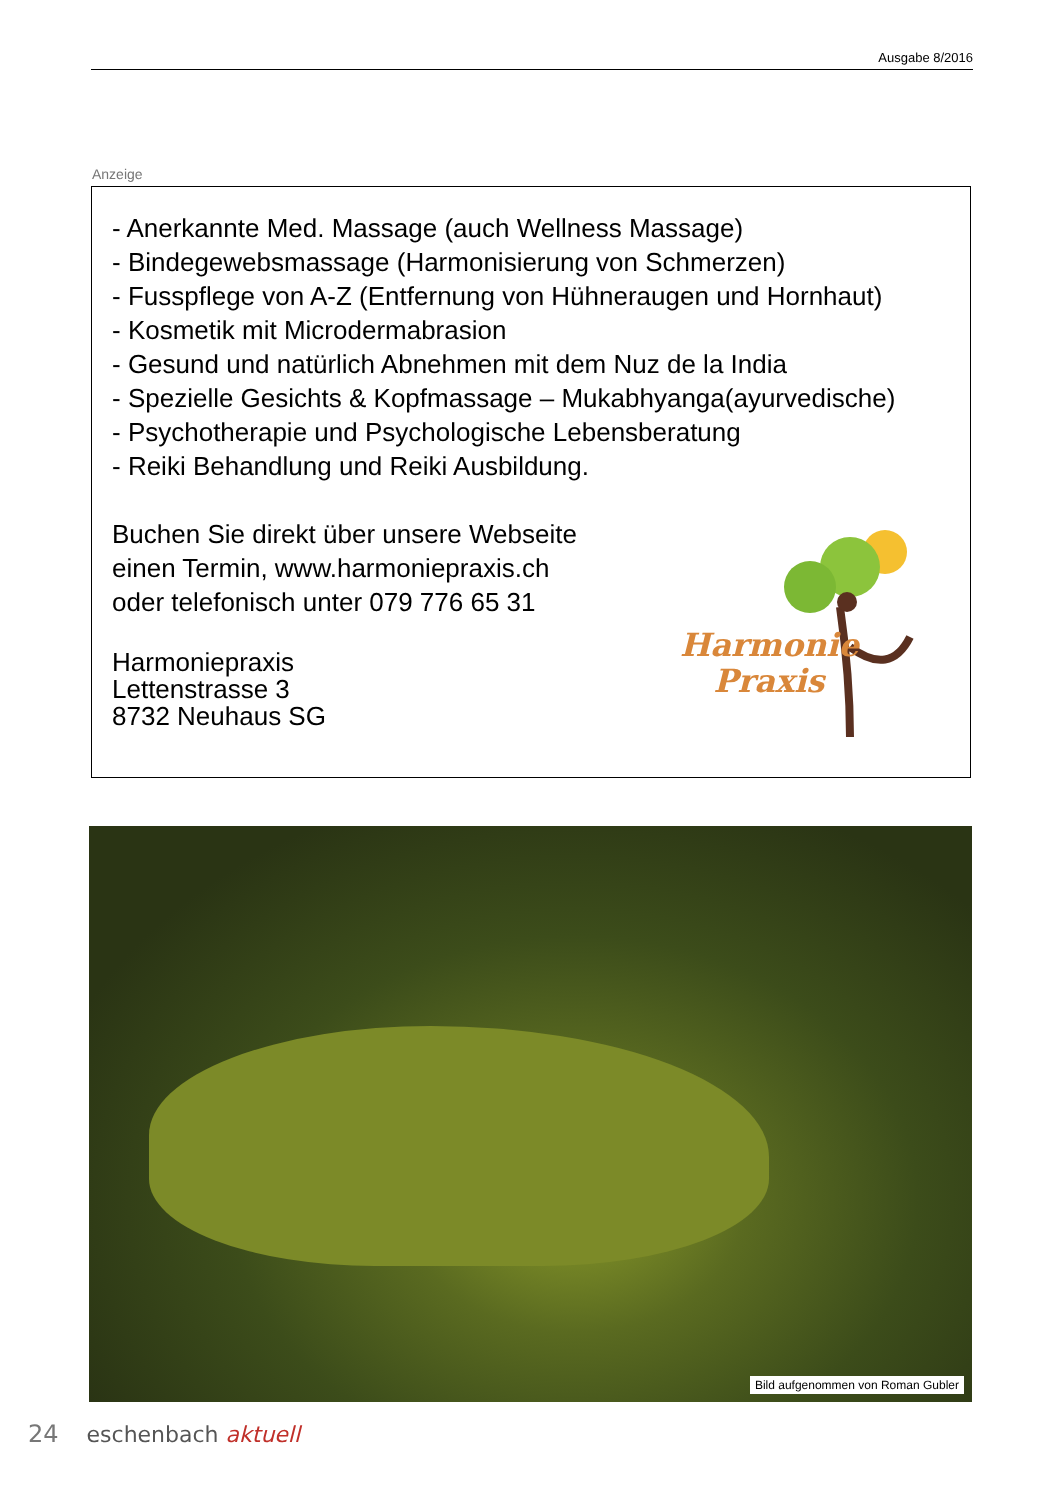Ausgabe 8/2016
Anzeige
- Anerkannte Med. Massage (auch Wellness Massage)
- Bindegewebsmassage (Harmonisierung von Schmerzen)
- Fusspflege von A-Z (Entfernung von Hühneraugen und Hornhaut)
- Kosmetik mit Microdermabrasion
- Gesund und natürlich Abnehmen mit dem Nuz de la India
- Spezielle Gesichts & Kopfmassage – Mukabhyanga(ayurvedische)
- Psychotherapie und Psychologische Lebensberatung
- Reiki Behandlung und Reiki Ausbildung.
Buchen Sie direkt über unsere Webseite
einen Termin, www.harmoniepraxis.ch
oder telefonisch unter 079 776 65 31
Harmoniepraxis
Lettenstrasse 3
8732 Neuhaus SG
Harmonie
Praxis
Bild aufgenommen von Roman Gubler
24 eschenbach aktuell